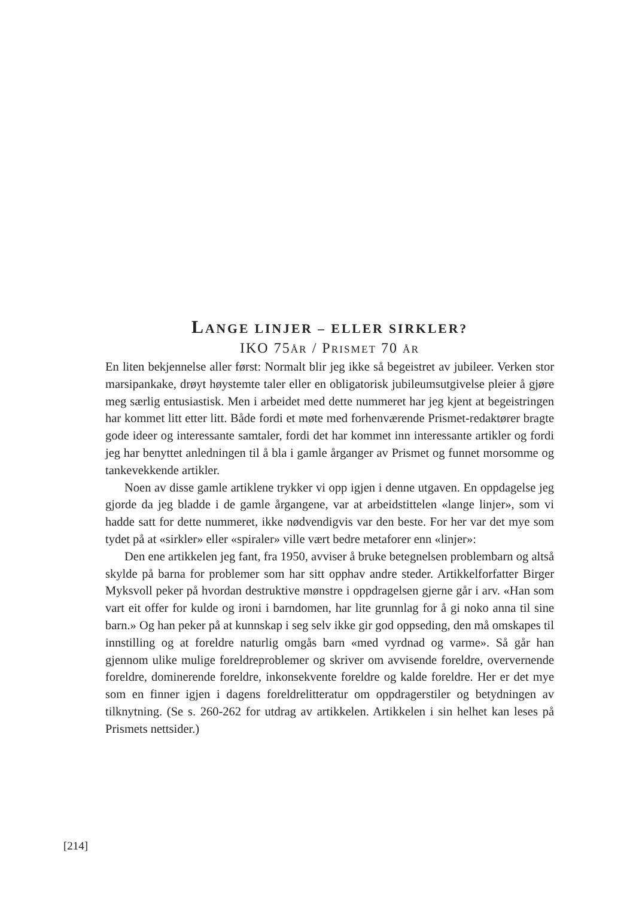LANGE LINJER – ELLER SIRKLER?
IKO 75ÅR / PRISMET 70 ÅR
En liten bekjennelse aller først: Normalt blir jeg ikke så begeistret av jubileer. Verken stor marsipankake, drøyt høystemte taler eller en obligatorisk jubileums­utgivelse pleier å gjøre meg særlig entusiastisk. Men i arbeidet med dette nummeret har jeg kjent at begeistringen har kommet litt etter litt. Både fordi et møte med forhenværende Prismet-redaktører bragte gode ideer og interessante samtaler, fordi det har kommet inn interessante artikler og fordi jeg har benyttet anledningen til å bla i gamle årganger av Prismet og funnet morsomme og tanke­vekkende artikler.
Noen av disse gamle artiklene trykker vi opp igjen i denne utgaven. En oppdagelse jeg gjorde da jeg bladde i de gamle årgangene, var at arbeidstittelen «lange linjer», som vi hadde satt for dette nummeret, ikke nødvendigvis var den beste. For her var det mye som tydet på at «sirkler» eller «spiraler» ville vært bedre metaforer enn «linjer»:
Den ene artikkelen jeg fant, fra 1950, avviser å bruke betegnelsen problembarn og altså skylde på barna for problemer som har sitt opphav andre steder. Artikkelforfatter Birger Myksvoll peker på hvordan destruktive mønstre i oppdra­gelsen gjerne går i arv. «Han som vart eit offer for kulde og ironi i barndomen, har lite grunnlag for å gi noko anna til sine barn.» Og han peker på at kunnskap i seg selv ikke gir god oppseding, den må omskapes til innstilling og at foreldre naturlig omgås barn «med vyrdnad og varme». Så går han gjennom ulike mulige foreldreproblemer og skriver om avvisende foreldre, oververnende foreldre, dominerende foreldre, inkonsekvente foreldre og kalde foreldre. Her er det mye som en finner igjen i dagens foreldrelitteratur om oppdragerstiler og betydningen av tilknytning. (Se s. 260-262 for utdrag av artikkelen. Artikkelen i sin helhet kan leses på Prismets nettsider.)
[214]